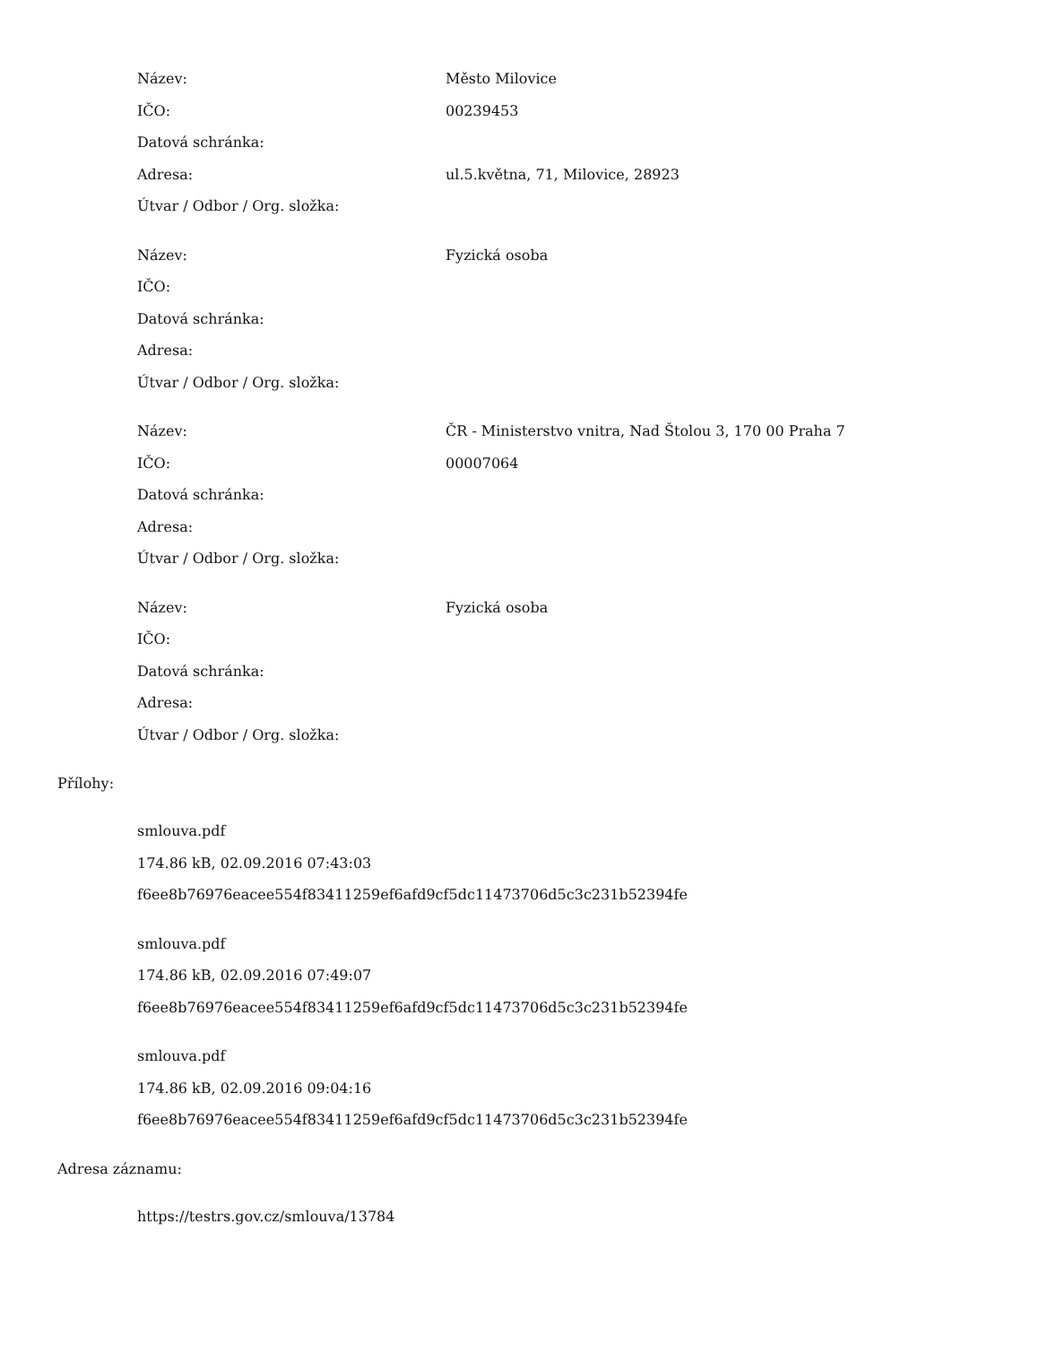| Název: | Město Milovice |
| IČO: | 00239453 |
| Datová schránka: | |
| Adresa: | ul.5.května, 71, Milovice, 28923 |
| Útvar / Odbor / Org. složka: | |
| Název: | Fyzická osoba |
| IČO: | |
| Datová schránka: | |
| Adresa: | |
| Útvar / Odbor / Org. složka: | |
| Název: | ČR - Ministerstvo vnitra, Nad Štolou 3, 170 00 Praha 7 |
| IČO: | 00007064 |
| Datová schránka: | |
| Adresa: | |
| Útvar / Odbor / Org. složka: | |
| Název: | Fyzická osoba |
| IČO: | |
| Datová schránka: | |
| Adresa: | |
| Útvar / Odbor / Org. složka: | |
Přílohy:
smlouva.pdf
174.86 kB, 02.09.2016 07:43:03
f6ee8b76976eacee554f83411259ef6afd9cf5dc11473706d5c3c231b52394fe
smlouva.pdf
174.86 kB, 02.09.2016 07:49:07
f6ee8b76976eacee554f83411259ef6afd9cf5dc11473706d5c3c231b52394fe
smlouva.pdf
174.86 kB, 02.09.2016 09:04:16
f6ee8b76976eacee554f83411259ef6afd9cf5dc11473706d5c3c231b52394fe
Adresa záznamu:
https://testrs.gov.cz/smlouva/13784